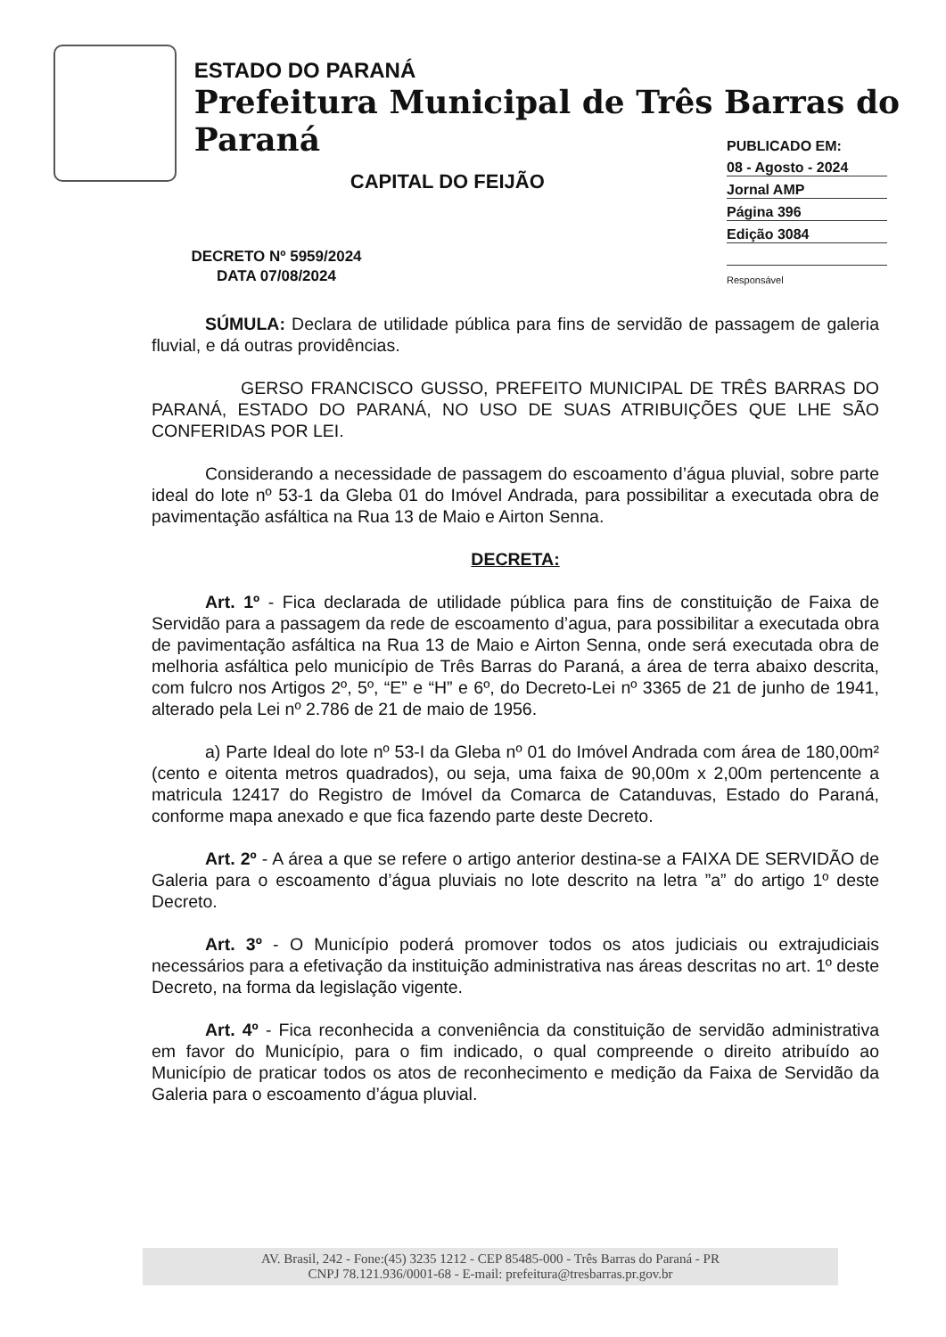ESTADO DO PARANÁ
Prefeitura Municipal de Três Barras do Paraná
CAPITAL DO FEIJÃO
PUBLICADO EM:
08 - Agosto - 2024
Jornal AMP
Página 396
Edição 3084
Responsável
DECRETO Nº 5959/2024
DATA 07/08/2024
SÚMULA: Declara de utilidade pública para fins de servidão de passagem de galeria fluvial, e dá outras providências.
GERSO FRANCISCO GUSSO, PREFEITO MUNICIPAL DE TRÊS BARRAS DO PARANÁ, ESTADO DO PARANÁ, NO USO DE SUAS ATRIBUIÇÕES QUE LHE SÃO CONFERIDAS POR LEI.
Considerando a necessidade de passagem do escoamento d’água pluvial, sobre parte ideal do lote nº 53-1 da Gleba 01 do Imóvel Andrada, para possibilitar a executada obra de pavimentação asfáltica na Rua 13 de Maio e Airton Senna.
DECRETA:
Art. 1º - Fica declarada de utilidade pública para fins de constituição de Faixa de Servidão para a passagem da rede de escoamento d’agua, para possibilitar a executada obra de pavimentação asfáltica na Rua 13 de Maio e Airton Senna, onde será executada obra de melhoria asfáltica pelo município de Três Barras do Paraná, a área de terra abaixo descrita, com fulcro nos Artigos 2º, 5º, “E” e “H” e 6º, do Decreto-Lei nº 3365 de 21 de junho de 1941, alterado pela Lei nº 2.786 de 21 de maio de 1956.
a) Parte Ideal do lote nº 53-I da Gleba nº 01 do Imóvel Andrada com área de 180,00m² (cento e oitenta metros quadrados), ou seja, uma faixa de 90,00m x 2,00m pertencente a matricula 12417 do Registro de Imóvel da Comarca de Catanduvas, Estado do Paraná, conforme mapa anexado e que fica fazendo parte deste Decreto.
Art. 2º - A área a que se refere o artigo anterior destina-se a FAIXA DE SERVIDÃO de Galeria para o escoamento d’água pluviais no lote descrito na letra ”a” do artigo 1º deste Decreto.
Art. 3º - O Município poderá promover todos os atos judiciais ou extrajudiciais necessários para a efetivação da instituição administrativa nas áreas descritas no art. 1º deste Decreto, na forma da legislação vigente.
Art. 4º - Fica reconhecida a conveniência da constituição de servidão administrativa em favor do Município, para o fim indicado, o qual compreende o direito atribuído ao Município de praticar todos os atos de reconhecimento e medição da Faixa de Servidão da Galeria para o escoamento d’água pluvial.
AV. Brasil, 242 - Fone:(45) 3235 1212 - CEP 85485-000 - Três Barras do Paraná - PR
CNPJ 78.121.936/0001-68 - E-mail: prefeitura@tresbarras.pr.gov.br